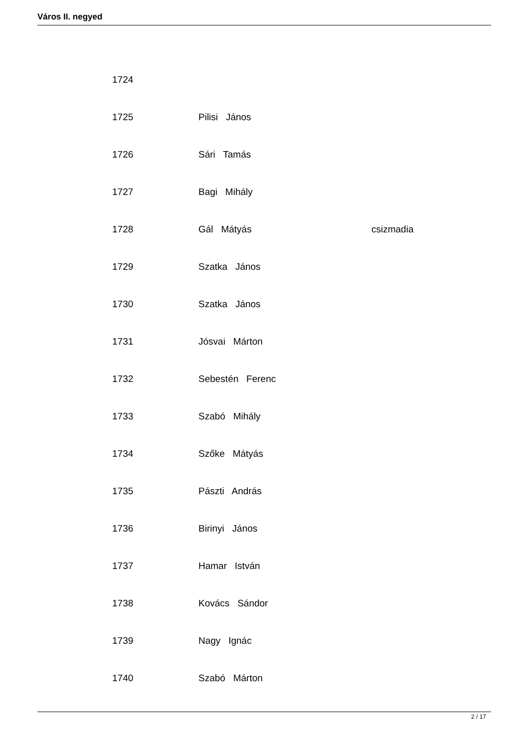Város II. negyed
| 1724 | | |
| 1725 | Pilisi János | |
| 1726 | Sári Tamás | |
| 1727 | Bagi Mihály | |
| 1728 | Gál Mátyás | csizmadia |
| 1729 | Szatka János | |
| 1730 | Szatka János | |
| 1731 | Jósvai Márton | |
| 1732 | Sebestén Ferenc | |
| 1733 | Szabó Mihály | |
| 1734 | Szőke Mátyás | |
| 1735 | Pászti András | |
| 1736 | Birinyi János | |
| 1737 | Hamar István | |
| 1738 | Kovács Sándor | |
| 1739 | Nagy Ignác | |
| 1740 | Szabó Márton | |
2 / 17